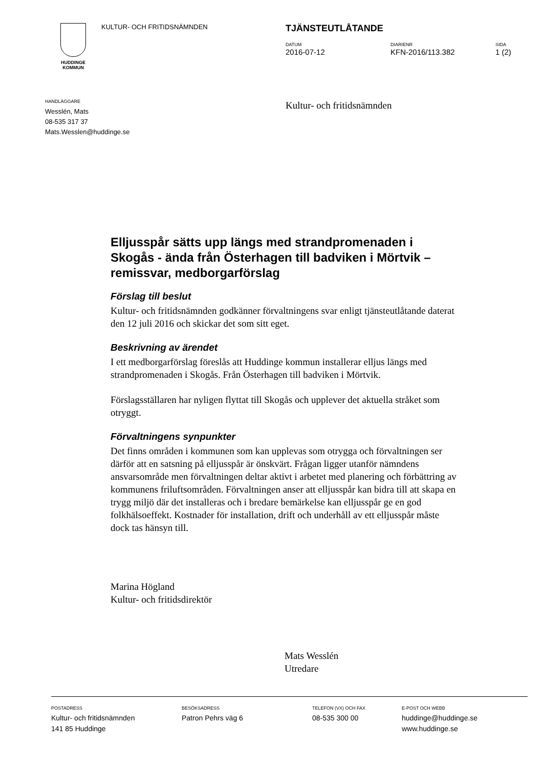HUDDINGE
KOMMUN
KULTUR- OCH FRITIDSNÄMNDEN
TJÄNSTEUTLÅTANDE
DATUM
2016-07-12
DIARIENR
KFN-2016/113.382
SIDA
1 (2)
HANDLÄGGARE
Wesslén, Mats
08-535 317 37
Mats.Wesslen@huddinge.se
Kultur- och fritidsnämnden
Elljusspår sätts upp längs med strandpromenaden i Skogås - ända från Österhagen till badviken i Mörtvik – remissvar, medborgarförslag
Förslag till beslut
Kultur- och fritidsnämnden godkänner förvaltningens svar enligt tjänsteutlåtande daterat den 12 juli 2016 och skickar det som sitt eget.
Beskrivning av ärendet
I ett medborgarförslag föreslås att Huddinge kommun installerar elljus längs med strandpromenaden i Skogås. Från Österhagen till badviken i Mörtvik.
Förslagsställaren har nyligen flyttat till Skogås och upplever det aktuella stråket som otryggt.
Förvaltningens synpunkter
Det finns områden i kommunen som kan upplevas som otrygga och förvaltningen ser därför att en satsning på elljusspår är önskvärt. Frågan ligger utanför nämndens ansvarsområde men förvaltningen deltar aktivt i arbetet med planering och förbättring av kommunens friluftsområden. Förvaltningen anser att elljusspår kan bidra till att skapa en trygg miljö där det installeras och i bredare bemärkelse kan elljusspår ge en god folkhälsoeffekt. Kostnader för installation, drift och underhåll av ett elljusspår måste dock tas hänsyn till.
Marina Högland
Kultur- och fritidsdirektör
Mats Wesslén
Utredare
POSTADRESS
Kultur- och fritidsnämnden
141 85 Huddinge
BESÖKSADRESS
Patron Pehrs väg 6
TELEFON (VX) OCH FAX
08-535 300 00
E-POST OCH WEBB
huddinge@huddinge.se
www.huddinge.se